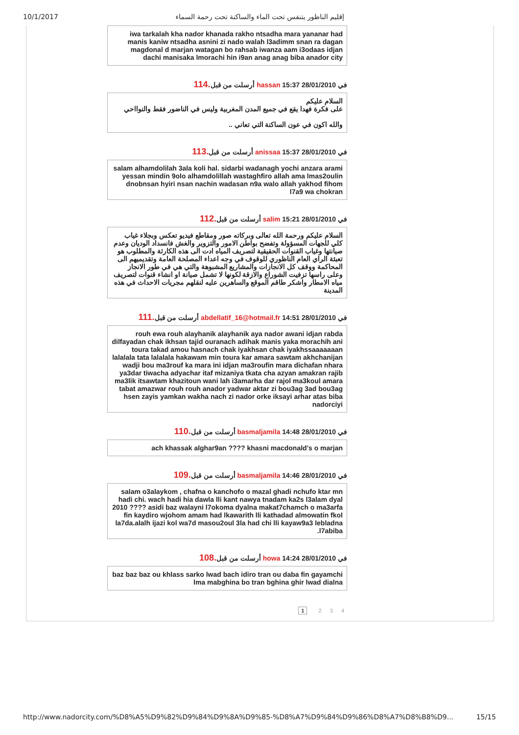10/1/2017 إقليم الناظور يتنفس تحت الماء والساكنة تحت رحمة السماء
iwa tarkalah kha nador khanada rakho ntsadha mara yananar had manis kaniw ntsadha asnini zi nado walah l3adimm snan ra dagan magdonal d marjan watagan bo rahsab iwanza aam i3odaas idjan dachi manisaka lmorachi hin i9an anag anag biba anador city
في 28/01/2010 15:37 hassan أرسلت من قبل.114
السلام عليكم
على فكرة فهدا يقع في جميع المدن المغربية وليس في الناضور فقط والنوااحي
والله اكون في عون الساكنة التي تعاني ..
في 28/01/2010 15:37 anissaa أرسلت من قبل.113
salam alhamdolilah 3ala koli hal. sidarbi wadanagh yochi anzara arami yessan mindin 9olo alhamdolillah wastaghfiro allah ama lmas2oulin dnobnsan hyiri nsan nachin wadasan n9a walo allah yakhod fihom l7a9 wa chokran
في 28/01/2010 15:21 salim أرسلت من قبل.112
السلام عليكم ورحمة الله تعالى وبركاته صور ومقاطع فيديو تعكس وبجلاء غياب كلي للجهات المسؤولة وتفضح بواطن الامور والتزوير والغش فانسداد الوديان وعدم صيانتها وغياب القنوات الحقيقية لتصريف المياه ادت الى هذه الكارثة والمطلوب هو تعبئة الراي العام الناظوري للوقوف في وجه اعداء المصلحة العامة وتقديميهم الى المحاكمة ووقف كل الانجازات والمشاريع المشبوهة والتي هي في طور الانجاز وعلى راسها تزفيت الشوراع والازقة لكونها لا تشمل صيانة او انشاء قنوات لتصريف مياه الامطار واشكر طاقم الموقع والساهرين عليه لنقلهم مجريات الاحداث في هذه المدينة
في 28/01/2010 14:51 abdellatif_16@hotmail.fr أرسلت من قبل.111
rouh ewa rouh alayhanik alayhanik aya nador awani idjan rabda dilfayadan chak ikhsan tajid ouranach adihak manis yaka morachih ani toura takad amou hasnach chak iyakhsan chak iyakhssaaaaaaan lalalala tata lalalala hakawam min toura kar amara sawtam akhchanijan wadji bou ma3rouf ka mara ini idjan ma3roufin mara dichafan nhara ya3dar tiwacha adyachar itaf mizaniya tkata cha azyan amakran rajib ma3lik itsawtam khazitoun wani lah i3amarha dar rajol ma3koul amara tabat amazwar rouh rouh anador yadwar aktar zi bou3ag 3ad bou3ag hsen zayis yamkan wakha nach zi nador orke iksayi arhar atas biba nadorciyi
في 28/01/2010 14:48 basmaljamila أرسلت من قبل.110
ach khassak alghar9an ???? khasni macdonald's o marjan
في 28/01/2010 14:46 basmaljamila أرسلت من قبل.109
salam o3alaykom , chafna o kanchofo o mazal ghadi nchufo ktar mn hadi chi. wach hadi hia dawla lli kant nawya tnadam ka2s l3alam dyal 2010 ???? asidi baz walayni l7okoma dyalna makat7chamch o ma3arfa fin kaydiro wjohom amam had lkawarith lli kathadad almowatin fkol la7da.alalh ijazi kol wa7d masou2oul 3la had chi lli kayaw9a3 lebladna l7abiba.
في 28/01/2010 14:24 howa أرسلت من قبل.108
baz baz baz ou khlass sarko lwad bach idiro tran ou daba fin gayamchi lma mabghina bo tran bghina ghir lwad dialna
1 2 3 4
http://www.nadorcity.com/%D8%A5%D9%82%D9%84%D9%8A%D9%85-%D8%A7%D9%84%D9%86%D8%A7%D8%B8%D9... 15/15